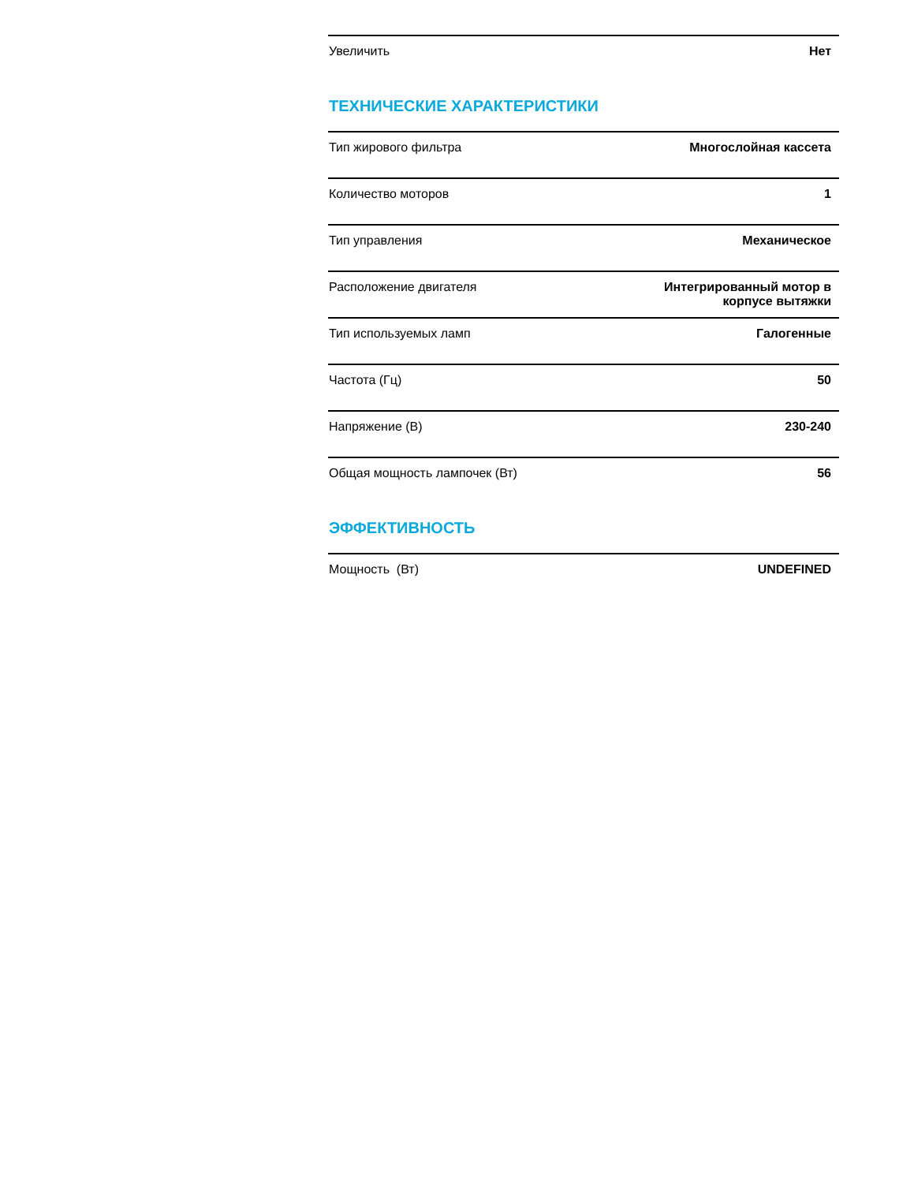| Увеличить | Нет |
ТЕХНИЧЕСКИЕ ХАРАКТЕРИСТИКИ
| Тип жирового фильтра | Многослойная кассета |
| Количество моторов | 1 |
| Тип управления | Механическое |
| Расположение двигателя | Интегрированный мотор в корпусе вытяжки |
| Тип используемых ламп | Галогенные |
| Частота (Гц) | 50 |
| Напряжение (В) | 230-240 |
| Общая мощность лампочек (Вт) | 56 |
ЭФФЕКТИВНОСТЬ
| Мощность (Вт) | UNDEFINED |